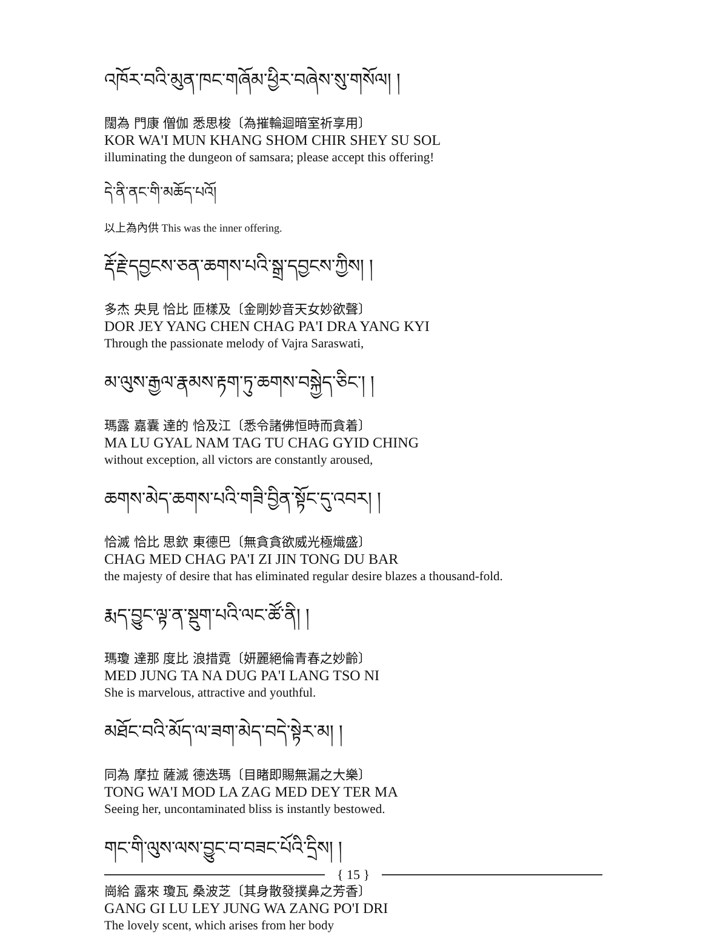འཁོར་བའི་མུན་ཁང་གཞོམ་ཕྱིར་བཞེས་སུ་གསོལ། །
闊為 門康 僧伽 悉思梭〔為摧輪迴暗室祈享用〕
KOR WA'I MUN KHANG SHOM CHIR SHEY SU SOL
illuminating the dungeon of samsara; please accept this offering!
དེ་ནི་ནང་གི་མཆོད་པའོ།
以上為內供 This was the inner offering.
རྡོ་རྗེ་དབྱངས་ཅན་ཆགས་པའི་སྒྲ་དབྱངས་ཀྱིས། །
多杰 央見 恰比 匝樣及〔金剛妙音天女妙欲聲〕
DOR JEY YANG CHEN CHAG PA'I DRA YANG KYI
Through the passionate melody of Vajra Saraswati,
མ་ལུས་རྒྱལ་རྣམས་རྟག་ཏུ་ཆགས་བསྐྱེད་ཅིང་། །
瑪露 嘉囊 達的 恰及江〔悉令諸佛恒時而貪着〕
MA LU GYAL NAM TAG TU CHAG GYID CHING
without exception, all victors are constantly aroused,
ཆགས་མེད་ཆགས་པའི་གཟི་བྱིན་སྟོང་དུ་འབར། །
恰滅 恰比 思欽 東德巴〔無貪貪欲威光極熾盛〕
CHAG MED CHAG PA'I ZI JIN TONG DU BAR
the majesty of desire that has eliminated regular desire blazes a thousand-fold.
རྨད་བྱུང་ལྟ་ན་སྡུག་པའི་ལང་ཚོ་ནི། །
瑪瓊 達那 度比 浪措霓〔妍麗絕倫青春之妙齡〕
MED JUNG TA NA DUG PA'I LANG TSO NI
She is marvelous, attractive and youthful.
མཐོང་བའི་མོད་ལ་ཟག་མེད་བདེ་སྟེར་མ། །
同為 摩拉 薩滅 德迭瑪〔目睹即賜無漏之大樂〕
TONG WA'I MOD LA ZAG MED DEY TER MA
Seeing her, uncontaminated bliss is instantly bestowed.
གང་གི་ལུས་ལས་བྱུང་བ་བཟང་པོའི་དྲིས། །
崗給 露來 瓊瓦 桑波芝〔其身散發撲鼻之芳香〕
GANG GI LU LEY JUNG WA ZANG PO'I DRI
The lovely scent, which arises from her body
{ 15 }